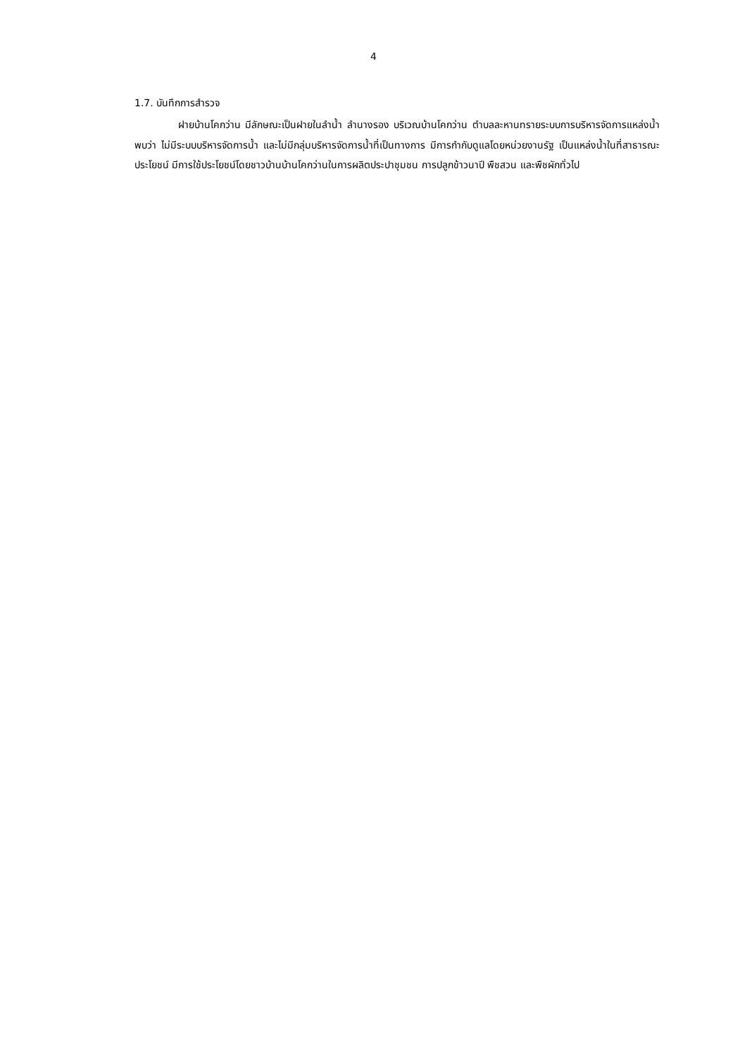4
1.7. บันทึกการสำรวจ
ฝายบ้านโคกว่าน มีลักษณะเป็นฝายในลำน้ำ ลำนางรอง บริเวณบ้านโคกว่าน ตำบลละหานทรายระบบการบริหารจัดการแหล่งน้ำพบว่า ไม่มีระบบบริหารจัดการน้ำ และไม่มีกลุ่มบริหารจัดการน้ำที่เป็นทางการ มีการกำกับดูแลโดยหน่วยงานรัฐ เป็นแหล่งน้ำในที่สาธารณะประโยชน์ มีการใช้ประโยชน์โดยชาวบ้านบ้านโคกว่านในการผลิตประปาชุมชน การปลูกข้าวนาปี พืชสวน และพืชผักทั่วไป